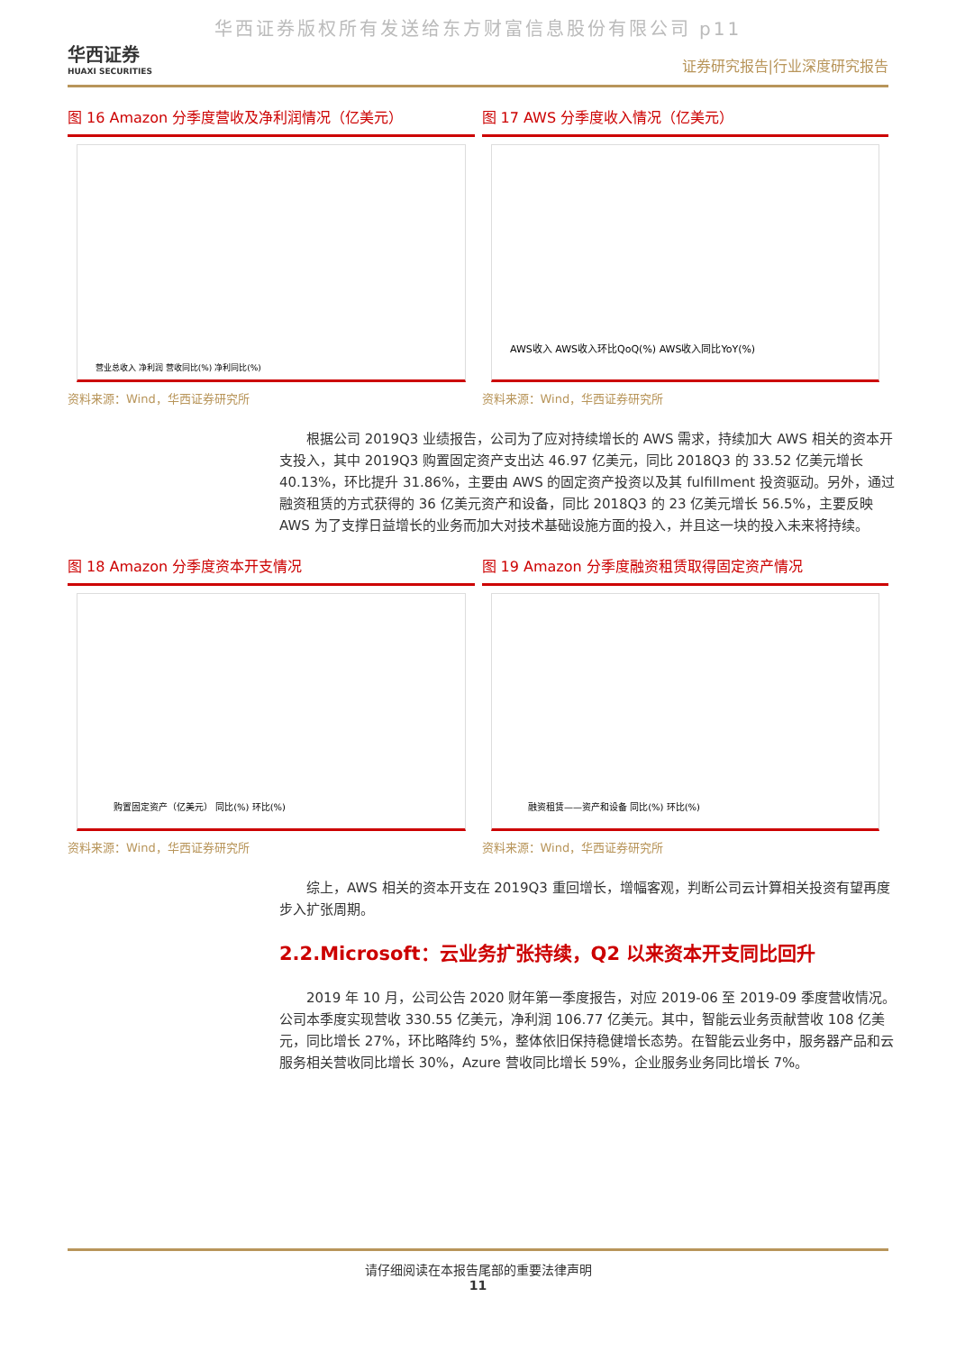华西证券版权所有发送给东方财富信息股份有限公司 p11
华西证券
HUAXI SECURITIES
证券研究报告|行业深度研究报告
图 16 Amazon 分季度营收及净利润情况（亿美元）
营业总收入 净利润 营收同比(%) 净利同比(%)
资料来源：Wind，华西证券研究所
图 17 AWS 分季度收入情况（亿美元）
AWS收入 AWS收入环比QoQ(%) AWS收入同比YoY(%)
资料来源：Wind，华西证券研究所
根据公司 2019Q3 业绩报告，公司为了应对持续增长的 AWS 需求，持续加大 AWS 相关的资本开支投入，其中 2019Q3 购置固定资产支出达 46.97 亿美元，同比 2018Q3 的 33.52 亿美元增长 40.13%，环比提升 31.86%，主要由 AWS 的固定资产投资以及其 fulfillment 投资驱动。另外，通过融资租赁的方式获得的 36 亿美元资产和设备，同比 2018Q3 的 23 亿美元增长 56.5%，主要反映 AWS 为了支撑日益增长的业务而加大对技术基础设施方面的投入，并且这一块的投入未来将持续。
图 18 Amazon 分季度资本开支情况
购置固定资产（亿美元） 同比(%) 环比(%)
资料来源：Wind，华西证券研究所
图 19 Amazon 分季度融资租赁取得固定资产情况
融资租赁——资产和设备 同比(%) 环比(%)
资料来源：Wind，华西证券研究所
综上，AWS 相关的资本开支在 2019Q3 重回增长，增幅客观，判断公司云计算相关投资有望再度步入扩张周期。
2.2.Microsoft：云业务扩张持续，Q2 以来资本开支同比回升
2019 年 10 月，公司公告 2020 财年第一季度报告，对应 2019-06 至 2019-09 季度营收情况。公司本季度实现营收 330.55 亿美元，净利润 106.77 亿美元。其中，智能云业务贡献营收 108 亿美元，同比增长 27%，环比略降约 5%，整体依旧保持稳健增长态势。在智能云业务中，服务器产品和云服务相关营收同比增长 30%，Azure 营收同比增长 59%，企业服务业务同比增长 7%。
请仔细阅读在本报告尾部的重要法律声明
11